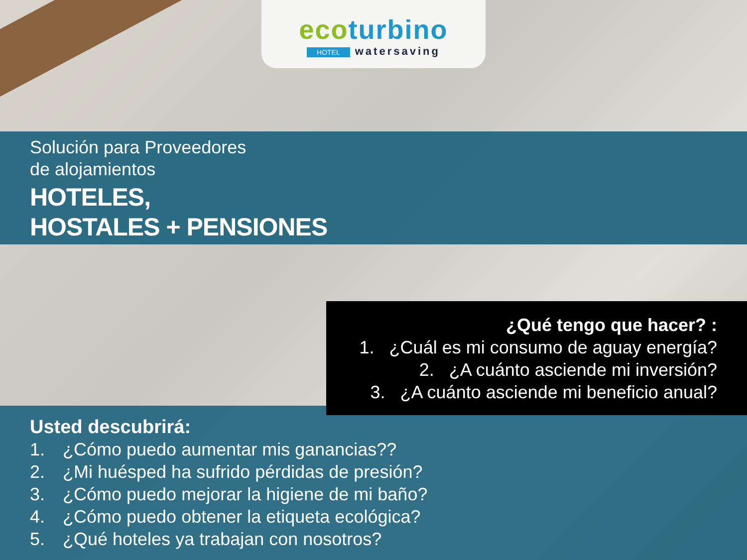ecoturbino
HOTEL watersaving
Solución para Proveedores
de alojamientos
HOTELES,
HOSTALES + PENSIONES
¿Qué tengo que hacer? :
1. ¿Cuál es mi consumo de aguay energía?
2. ¿A cuánto asciende mi inversión?
3. ¿A cuánto asciende mi beneficio anual?
Usted descubrirá:
1. ¿Cómo puedo aumentar mis ganancias??
2. ¿Mi huésped ha sufrido pérdidas de presión?
3. ¿Cómo puedo mejorar la higiene de mi baño?
4. ¿Cómo puedo obtener la etiqueta ecológica?
5. ¿Qué hoteles ya trabajan con nosotros?